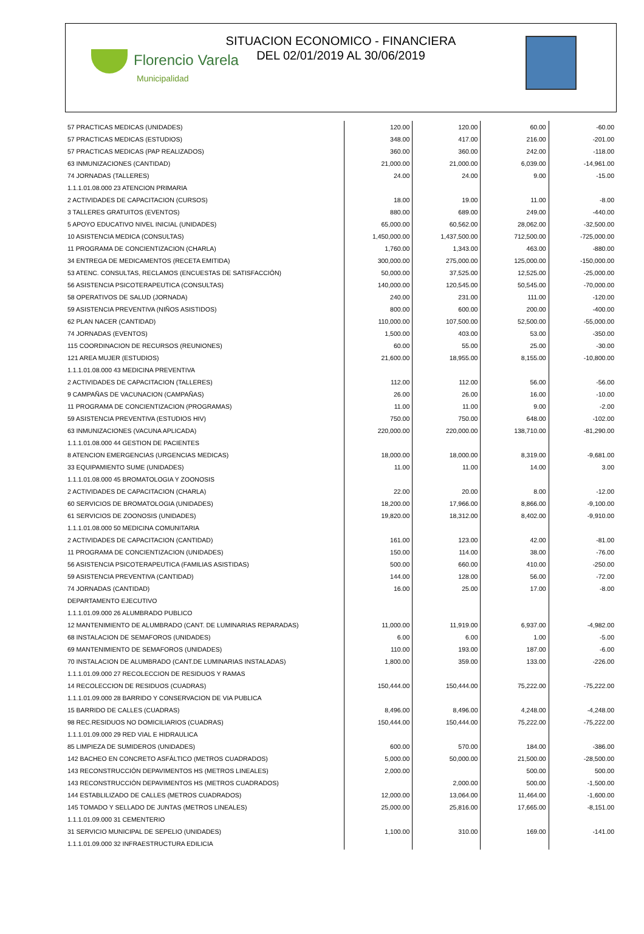Florencio Varela
Municipalidad
SITUACION ECONOMICO - FINANCIERA
DEL 02/01/2019 AL 30/06/2019
| 57 PRACTICAS MEDICAS (UNIDADES) | 120.00 | 120.00 | 60.00 | -60.00 |
| 57 PRACTICAS MEDICAS (ESTUDIOS) | 348.00 | 417.00 | 216.00 | -201.00 |
| 57 PRACTICAS MEDICAS (PAP REALIZADOS) | 360.00 | 360.00 | 242.00 | -118.00 |
| 63 INMUNIZACIONES (CANTIDAD) | 21,000.00 | 21,000.00 | 6,039.00 | -14,961.00 |
| 74 JORNADAS (TALLERES) | 24.00 | 24.00 | 9.00 | -15.00 |
| 1.1.1.01.08.000 23 ATENCION PRIMARIA | | | | |
| 2 ACTIVIDADES DE CAPACITACION (CURSOS) | 18.00 | 19.00 | 11.00 | -8.00 |
| 3 TALLERES GRATUITOS (EVENTOS) | 880.00 | 689.00 | 249.00 | -440.00 |
| 5 APOYO EDUCATIVO NIVEL INICIAL (UNIDADES) | 65,000.00 | 60,562.00 | 28,062.00 | -32,500.00 |
| 10 ASISTENCIA MEDICA (CONSULTAS) | 1,450,000.00 | 1,437,500.00 | 712,500.00 | -725,000.00 |
| 11 PROGRAMA DE CONCIENTIZACION (CHARLA) | 1,760.00 | 1,343.00 | 463.00 | -880.00 |
| 34 ENTREGA DE MEDICAMENTOS (RECETA EMITIDA) | 300,000.00 | 275,000.00 | 125,000.00 | -150,000.00 |
| 53 ATENC. CONSULTAS, RECLAMOS (ENCUESTAS DE SATISFACCIÓN) | 50,000.00 | 37,525.00 | 12,525.00 | -25,000.00 |
| 56 ASISTENCIA PSICOTERAPEUTICA (CONSULTAS) | 140,000.00 | 120,545.00 | 50,545.00 | -70,000.00 |
| 58 OPERATIVOS DE SALUD (JORNADA) | 240.00 | 231.00 | 111.00 | -120.00 |
| 59 ASISTENCIA PREVENTIVA (NIÑOS ASISTIDOS) | 800.00 | 600.00 | 200.00 | -400.00 |
| 62 PLAN NACER (CANTIDAD) | 110,000.00 | 107,500.00 | 52,500.00 | -55,000.00 |
| 74 JORNADAS (EVENTOS) | 1,500.00 | 403.00 | 53.00 | -350.00 |
| 115 COORDINACION DE RECURSOS (REUNIONES) | 60.00 | 55.00 | 25.00 | -30.00 |
| 121 AREA MUJER (ESTUDIOS) | 21,600.00 | 18,955.00 | 8,155.00 | -10,800.00 |
| 1.1.1.01.08.000 43 MEDICINA PREVENTIVA | | | | |
| 2 ACTIVIDADES DE CAPACITACION (TALLERES) | 112.00 | 112.00 | 56.00 | -56.00 |
| 9 CAMPAÑAS DE VACUNACION (CAMPAÑAS) | 26.00 | 26.00 | 16.00 | -10.00 |
| 11 PROGRAMA DE CONCIENTIZACION (PROGRAMAS) | 11.00 | 11.00 | 9.00 | -2.00 |
| 59 ASISTENCIA PREVENTIVA (ESTUDIOS HIV) | 750.00 | 750.00 | 648.00 | -102.00 |
| 63 INMUNIZACIONES (VACUNA APLICADA) | 220,000.00 | 220,000.00 | 138,710.00 | -81,290.00 |
| 1.1.1.01.08.000 44 GESTION DE PACIENTES | | | | |
| 8 ATENCION EMERGENCIAS (URGENCIAS MEDICAS) | 18,000.00 | 18,000.00 | 8,319.00 | -9,681.00 |
| 33 EQUIPAMIENTO SUME (UNIDADES) | 11.00 | 11.00 | 14.00 | 3.00 |
| 1.1.1.01.08.000 45 BROMATOLOGIA Y ZOONOSIS | | | | |
| 2 ACTIVIDADES DE CAPACITACION (CHARLA) | 22.00 | 20.00 | 8.00 | -12.00 |
| 60 SERVICIOS DE BROMATOLOGIA (UNIDADES) | 18,200.00 | 17,966.00 | 8,866.00 | -9,100.00 |
| 61 SERVICIOS DE ZOONOSIS (UNIDADES) | 19,820.00 | 18,312.00 | 8,402.00 | -9,910.00 |
| 1.1.1.01.08.000 50 MEDICINA COMUNITARIA | | | | |
| 2 ACTIVIDADES DE CAPACITACION (CANTIDAD) | 161.00 | 123.00 | 42.00 | -81.00 |
| 11 PROGRAMA DE CONCIENTIZACION (UNIDADES) | 150.00 | 114.00 | 38.00 | -76.00 |
| 56 ASISTENCIA PSICOTERAPEUTICA (FAMILIAS ASISTIDAS) | 500.00 | 660.00 | 410.00 | -250.00 |
| 59 ASISTENCIA PREVENTIVA (CANTIDAD) | 144.00 | 128.00 | 56.00 | -72.00 |
| 74 JORNADAS (CANTIDAD) | 16.00 | 25.00 | 17.00 | -8.00 |
| DEPARTAMENTO EJECUTIVO | | | | |
| 1.1.1.01.09.000 26 ALUMBRADO PUBLICO | | | | |
| 12 MANTENIMIENTO DE ALUMBRADO (CANT. DE LUMINARIAS REPARADAS) | 11,000.00 | 11,919.00 | 6,937.00 | -4,982.00 |
| 68 INSTALACION DE SEMAFOROS (UNIDADES) | 6.00 | 6.00 | 1.00 | -5.00 |
| 69 MANTENIMIENTO DE SEMAFOROS (UNIDADES) | 110.00 | 193.00 | 187.00 | -6.00 |
| 70 INSTALACION DE ALUMBRADO (CANT.DE LUMINARIAS INSTALADAS) | 1,800.00 | 359.00 | 133.00 | -226.00 |
| 1.1.1.01.09.000 27 RECOLECCION DE RESIDUOS Y RAMAS | | | | |
| 14 RECOLECCION DE RESIDUOS (CUADRAS) | 150,444.00 | 150,444.00 | 75,222.00 | -75,222.00 |
| 1.1.1.01.09.000 28 BARRIDO Y CONSERVACION DE VIA PUBLICA | | | | |
| 15 BARRIDO DE CALLES (CUADRAS) | 8,496.00 | 8,496.00 | 4,248.00 | -4,248.00 |
| 98 REC.RESIDUOS NO DOMICILIARIOS (CUADRAS) | 150,444.00 | 150,444.00 | 75,222.00 | -75,222.00 |
| 1.1.1.01.09.000 29 RED VIAL E HIDRAULICA | | | | |
| 85 LIMPIEZA DE SUMIDEROS (UNIDADES) | 600.00 | 570.00 | 184.00 | -386.00 |
| 142 BACHEO EN CONCRETO ASFÁLTICO (METROS CUADRADOS) | 5,000.00 | 50,000.00 | 21,500.00 | -28,500.00 |
| 143 RECONSTRUCCIÓN DEPAVIMENTOS HS (METROS LINEALES) | 2,000.00 | | 500.00 | 500.00 |
| 143 RECONSTRUCCIÓN DEPAVIMENTOS HS (METROS CUADRADOS) | | 2,000.00 | 500.00 | -1,500.00 |
| 144 ESTABLILIZADO DE CALLES (METROS CUADRADOS) | 12,000.00 | 13,064.00 | 11,464.00 | -1,600.00 |
| 145 TOMADO Y SELLADO DE JUNTAS (METROS LINEALES) | 25,000.00 | 25,816.00 | 17,665.00 | -8,151.00 |
| 1.1.1.01.09.000 31 CEMENTERIO | | | | |
| 31 SERVICIO MUNICIPAL DE SEPELIO (UNIDADES) | 1,100.00 | 310.00 | 169.00 | -141.00 |
| 1.1.1.01.09.000 32 INFRAESTRUCTURA EDILICIA | | | | |